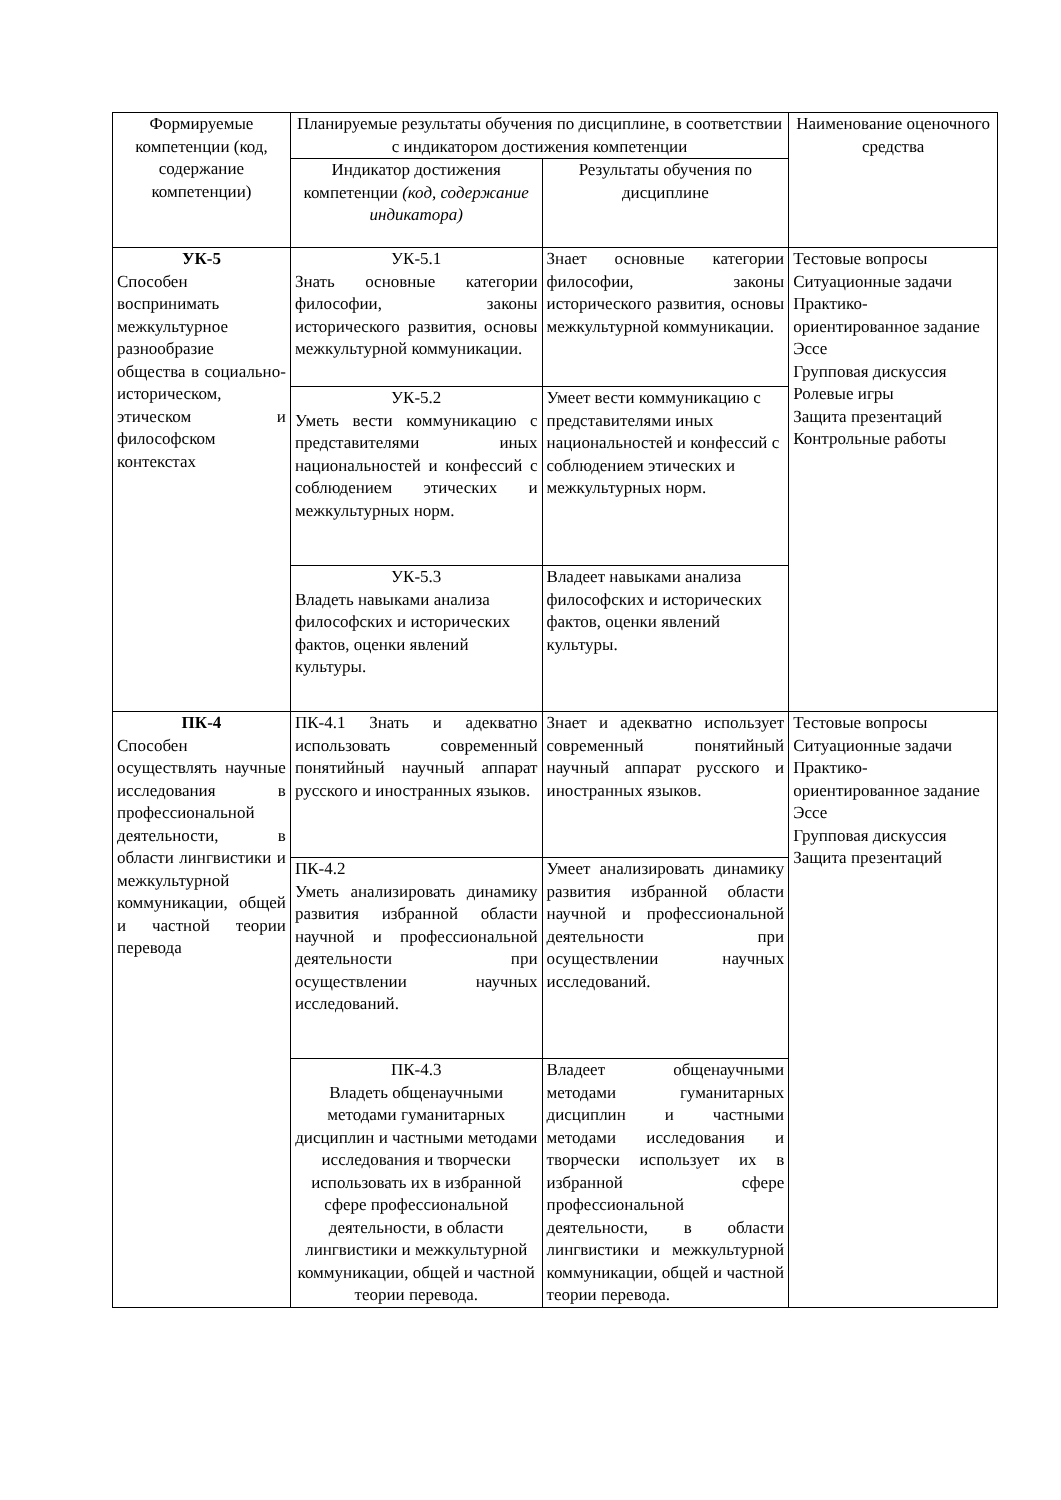| Формируемые компетенции (код, содержание компетенции) | Планируемые результаты обучения по дисциплине, в соответствии с индикатором достижения компетенции | | Наименование оценочного средства |
| --- | --- | --- | --- |
| | Индикатор достижения компетенции (код, содержание индикатора) | Результаты обучения по дисциплине | |
| УК-5 Способен воспринимать межкультурное разнообразие общества в социально-историческом, этическом и философском контекстах | УК-5.1 Знать основные категории философии, законы исторического развития, основы межкультурной коммуникации. | Знает основные категории философии, законы исторического развития, основы межкультурной коммуникации. | Тестовые вопросы Ситуационные задачи Практико-ориентированное задание Эссе Групповая дискуссия Ролевые игры Защита презентаций Контрольные работы |
| | УК-5.2 Уметь вести коммуникацию с представителями иных национальностей и конфессий с соблюдением этических и межкультурных норм. | Умеет вести коммуникацию с представителями иных национальностей и конфессий с соблюдением этических и межкультурных норм. | |
| | УК-5.3 Владеть навыками анализа философских и исторических фактов, оценки явлений культуры. | Владеет навыками анализа философских и исторических фактов, оценки явлений культуры. | |
| ПК-4 Способен осуществлять научные исследования в профессиональной деятельности, в области лингвистики и межкультурной коммуникации, общей и частной теории перевода | ПК-4.1 Знать и адекватно использовать современный понятийный научный аппарат русского и иностранных языков. | Знает и адекватно использует современный понятийный научный аппарат русского и иностранных языков. | Тестовые вопросы Ситуационные задачи Практико-ориентированное задание Эссе Групповая дискуссия Защита презентаций |
| | ПК-4.2 Уметь анализировать динамику развития избранной области научной и профессиональной деятельности при осуществлении научных исследований. | Умеет анализировать динамику развития избранной области научной и профессиональной деятельности при осуществлении научных исследований. | |
| | ПК-4.3 Владеть общенаучными методами гуманитарных дисциплин и частными методами исследования и творчески использовать их в избранной сфере профессиональной деятельности, в области лингвистики и межкультурной коммуникации, общей и частной теории перевода. | Владеет общенаучными методами гуманитарных дисциплин и частными методами исследования и творчески использует их в избранной сфере профессиональной деятельности, в области лингвистики и межкультурной коммуникации, общей и частной теории перевода. | |